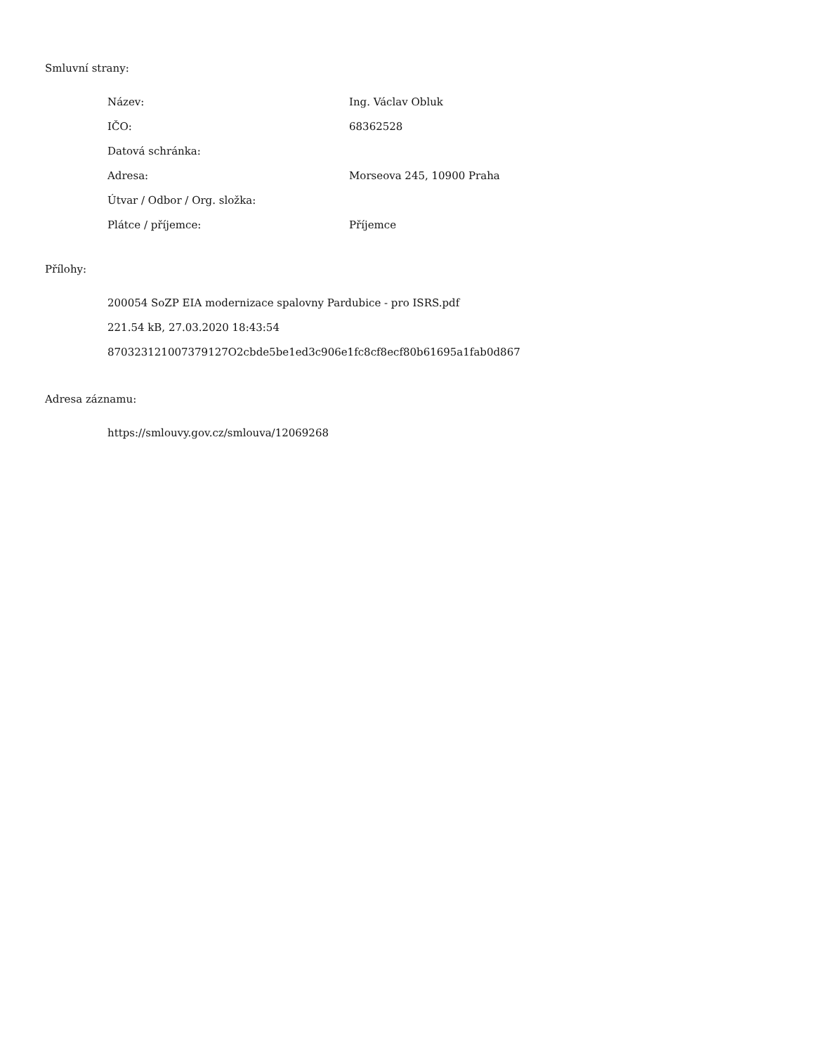Smluvní strany:
| Název: | Ing. Václav Obluk |
| IČO: | 68362528 |
| Datová schránka: | |
| Adresa: | Morseova 245, 10900 Praha |
| Útvar / Odbor / Org. složka: | |
| Plátce / příjemce: | Příjemce |
Přílohy:
200054 SoZP EIA modernizace spalovny Pardubice - pro ISRS.pdf
221.54 kB, 27.03.2020 18:43:54
870323121007379127O2cbde5be1ed3c906e1fc8cf8ecf80b61695a1fab0d867
Adresa záznamu:
https://smlouvy.gov.cz/smlouva/12069268